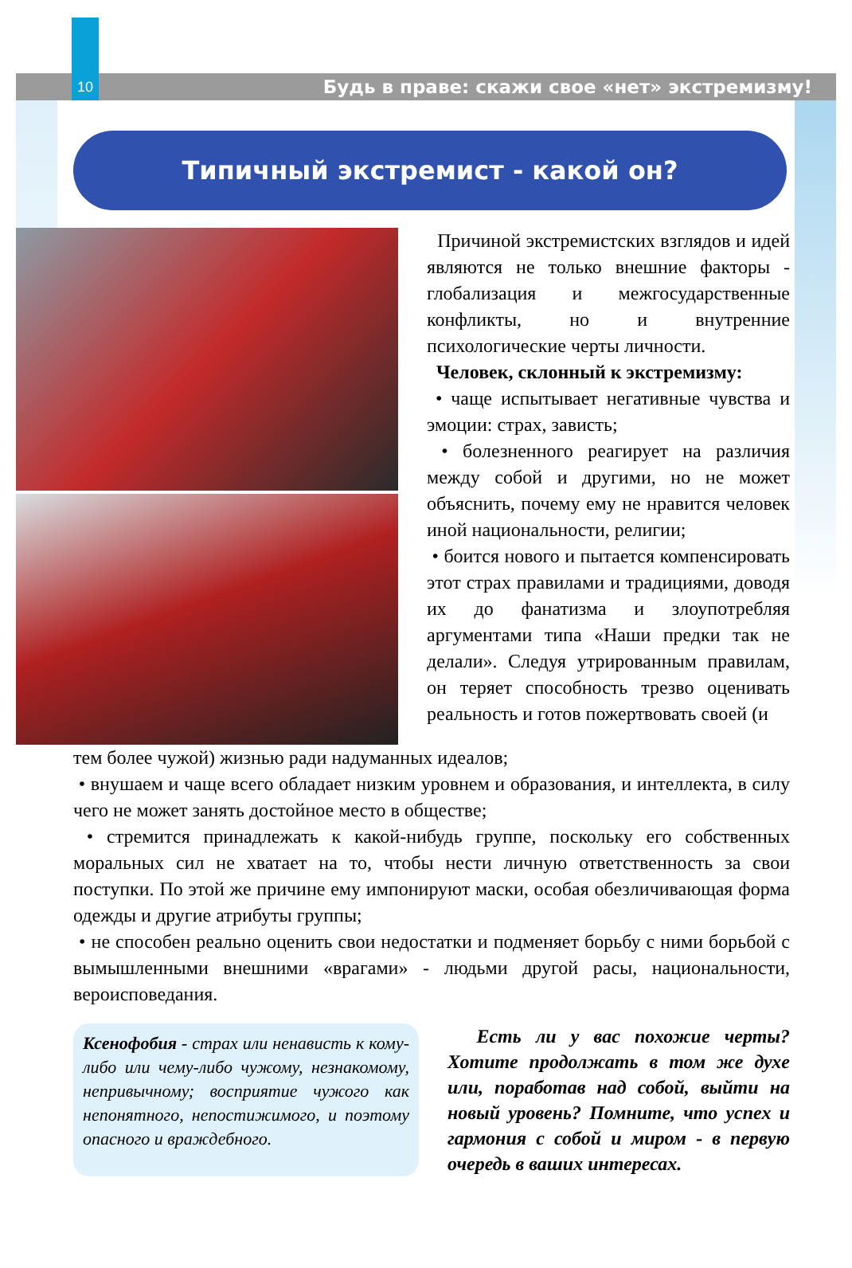10
Будь в праве: скажи свое «нет» экстремизму!
Типичный экстремист - какой он?
Причиной экстремистских взглядов и идей являются не только внешние факторы - глобализация и межгосударственные конфликты, но и внутренние психологические черты личности.
Человек, склонный к экстремизму:
• чаще испытывает негативные чувства и эмоции: страх, зависть;
• болезненного реагирует на различия между собой и другими, но не может объяснить, почему ему не нравится человек иной национальности, религии;
• боится нового и пытается компенсировать этот страх правилами и традициями, доводя их до фанатизма и злоупотребляя аргументами типа «Наши предки так не делали». Следуя утрированным правилам, он теряет способность трезво оценивать реальность и готов пожертвовать своей (и
тем более чужой) жизнью ради надуманных идеалов;
• внушаем и чаще всего обладает низким уровнем и образования, и интеллекта, в силу чего не может занять достойное место в обществе;
• стремится принадлежать к какой-нибудь группе, поскольку его собственных моральных сил не хватает на то, чтобы нести личную ответственность за свои поступки. По этой же причине ему импонируют маски, особая обезличивающая форма одежды и другие атрибуты группы;
• не способен реально оценить свои недостатки и подменяет борьбу с ними борьбой с вымышленными внешними «врагами» - людьми другой расы, национальности, вероисповедания.
Ксенофобия - страх или ненависть к кому-либо или чему-либо чужому, незнакомому, непривычному; восприятие чужого как непонятного, непостижимого, и поэтому опасного и враждебного.
Есть ли у вас похожие черты? Хотите продолжать в том же духе или, поработав над собой, выйти на новый уровень? Помните, что успех и гармония с собой и миром - в первую очередь в ваших интересах.